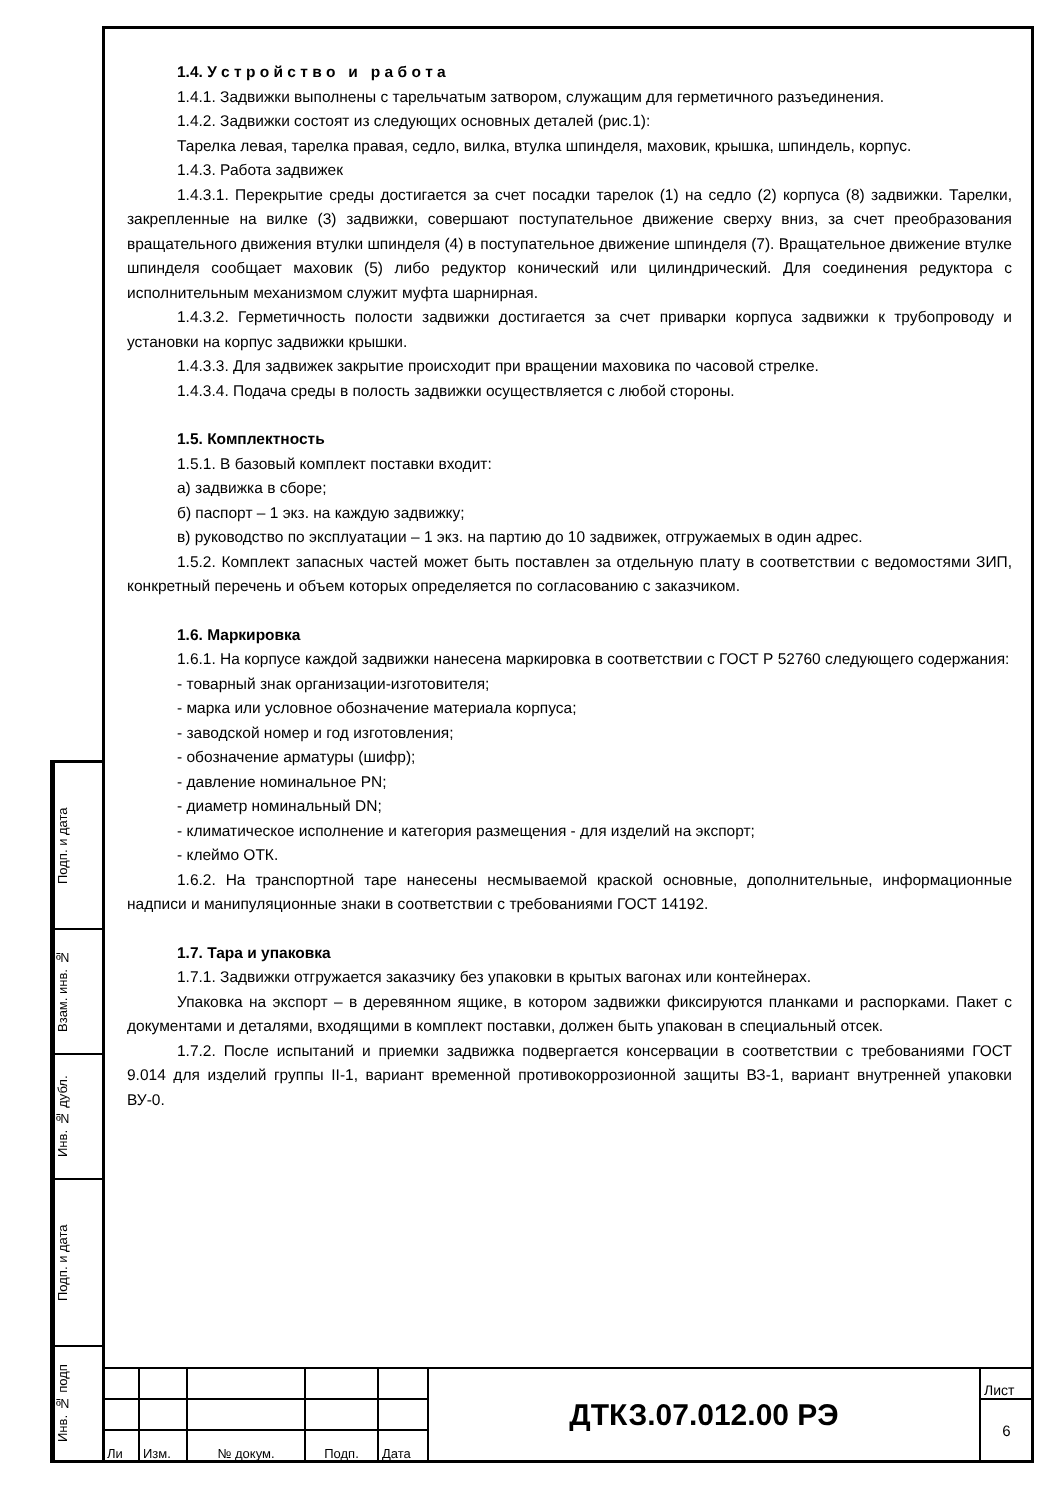Подп. и дата
Взам. инв. №
Инв. № дубл.
Подп. и дата
Инв. № подп
1.4. У с т р о й с т в о и р а б о т а
1.4.1. Задвижки выполнены с тарельчатым затвором, служащим для герметичного разъединения.
1.4.2. Задвижки состоят из следующих основных деталей (рис.1):
Тарелка левая, тарелка правая, седло, вилка, втулка шпинделя, маховик, крышка, шпиндель, корпус.
1.4.3. Работа задвижек
1.4.3.1. Перекрытие среды достигается за счет посадки тарелок (1) на седло (2) корпуса (8) задвижки. Тарелки, закрепленные на вилке (3) задвижки, совершают поступательное движение сверху вниз, за счет преобразования вращательного движения втулки шпинделя (4) в поступательное движение шпинделя (7). Вращательное движение втулке шпинделя сообщает маховик (5) либо редуктор конический или цилиндрический. Для соединения редуктора с исполнительным механизмом служит муфта шарнирная.
1.4.3.2. Герметичность полости задвижки достигается за счет приварки корпуса задвижки к трубопроводу и установки на корпус задвижки крышки.
1.4.3.3. Для задвижек закрытие происходит при вращении маховика по часовой стрелке.
1.4.3.4. Подача среды в полость задвижки осуществляется с любой стороны.
1.5. Комплектность
1.5.1. В базовый комплект поставки входит:
а) задвижка в сборе;
б) паспорт – 1 экз. на каждую задвижку;
в) руководство по эксплуатации – 1 экз. на партию до 10 задвижек, отгружаемых в один адрес.
1.5.2. Комплект запасных частей может быть поставлен за отдельную плату в соответствии с ведомостями ЗИП, конкретный перечень и объем которых определяется по согласованию с заказчиком.
1.6. Маркировка
1.6.1. На корпусе каждой задвижки нанесена маркировка в соответствии с ГОСТ Р 52760 следующего содержания:
- товарный знак организации-изготовителя;
- марка или условное обозначение материала корпуса;
- заводской номер и год изготовления;
- обозначение арматуры (шифр);
- давление номинальное PN;
- диаметр номинальный DN;
- климатическое исполнение и категория размещения - для изделий на экспорт;
- клеймо ОТК.
1.6.2. На транспортной таре нанесены несмываемой краской основные, дополнительные, информационные надписи и манипуляционные знаки в соответствии с требованиями ГОСТ 14192.
1.7. Тара и упаковка
1.7.1. Задвижки отгружается заказчику без упаковки в крытых вагонах или контейнерах.
Упаковка на экспорт – в деревянном ящике, в котором задвижки фиксируются планками и распорками. Пакет с документами и деталями, входящими в комплект поставки, должен быть упакован в специальный отсек.
1.7.2. После испытаний и приемки задвижка подвергается консервации в соответствии с требованиями ГОСТ 9.014 для изделий группы II-1, вариант временной противокоррозионной защиты ВЗ-1, вариант внутренней упаковки ВУ-0.
| | | | | | ДТКЗ.07.012.00 РЭ | Лист |
| | | | | | | 6 |
| Ли | Изм. | № докум. | Подп. | Дата | | |